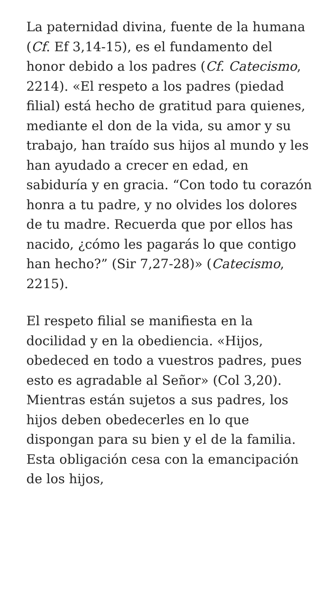La paternidad divina, fuente de la humana (Cf. Ef 3,14-15), es el fundamento del honor debido a los padres (Cf. Catecismo, 2214). «El respeto a los padres (piedad filial) está hecho de gratitud para quienes, mediante el don de la vida, su amor y su trabajo, han traído sus hijos al mundo y les han ayudado a crecer en edad, en sabiduría y en gracia. “Con todo tu corazón honra a tu padre, y no olvides los dolores de tu madre. Recuerda que por ellos has nacido, ¿cómo les pagarás lo que contigo han hecho?” (Sir 7,27-28)» (Catecismo, 2215).
El respeto filial se manifiesta en la docilidad y en la obediencia. «Hijos, obedeced en todo a vuestros padres, pues esto es agradable al Señor» (Col 3,20). Mientras están sujetos a sus padres, los hijos deben obedecerles en lo que dispongan para su bien y el de la familia. Esta obligación cesa con la emancipación de los hijos,